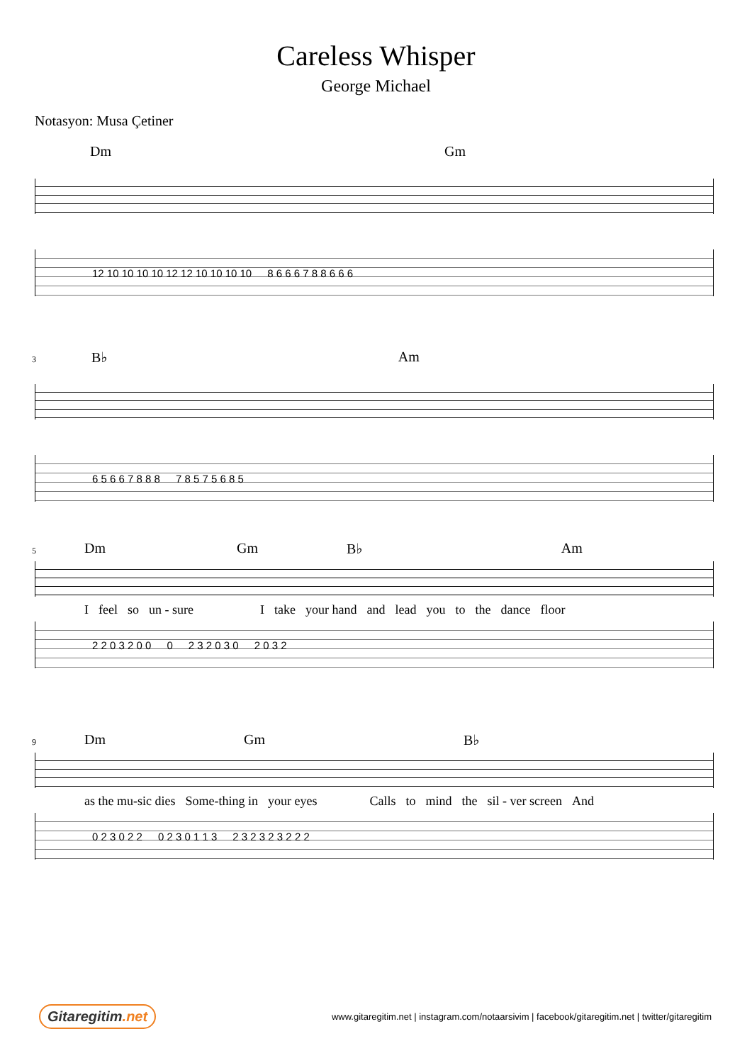Careless Whisper
George Michael
Notasyon: Musa Çetiner
Dm Gm
12 10 10 10 10 12 12 10 10 10 10 8 6 6 6 7 8 8 6 6 6
3
B♭ Am
6 5 6 6 7 8 8 8 7 8 5 7 5 6 8 5
5
Dm Gm B♭ Am
Ifeel so un - sure I take your hand and lead you to the dance floor
2 2 0 3 2 0 0 0 2 3 2 0 3 0 2 0 3 2
9
Dm Gm B♭
as the mu-sic dies Some-thing in your eyes Calls to mind the sil - ver screen And
0 2 3 0 2 2 0 2 3 0 1 1 3 2 3 2 3 2 3 2 2 2
Gitaregitim.net
www.gitaregitim.net | instagram.com/notaarsivim | facebook/gitaregitim.net | twitter/gitaregitim